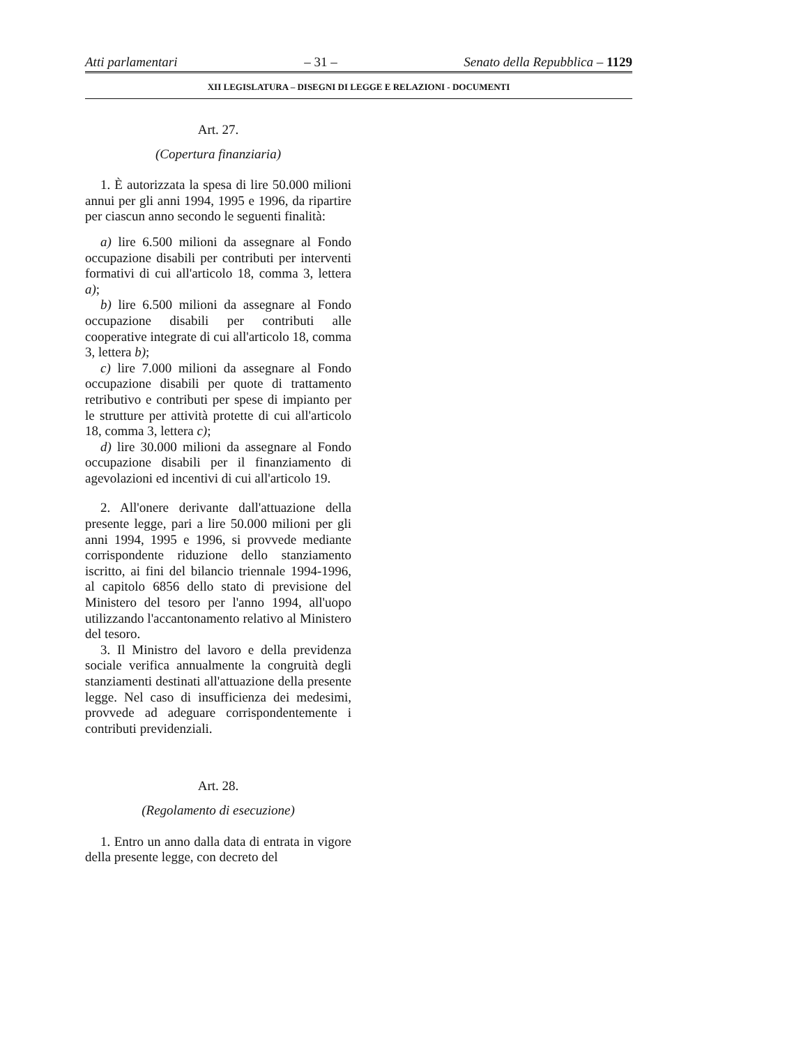Atti parlamentari – 31 – Senato della Repubblica – 1129
XII LEGISLATURA – DISEGNI DI LEGGE E RELAZIONI - DOCUMENTI
Art. 27.
(Copertura finanziaria)
1. È autorizzata la spesa di lire 50.000 milioni annui per gli anni 1994, 1995 e 1996, da ripartire per ciascun anno secondo le seguenti finalità:
a) lire 6.500 milioni da assegnare al Fondo occupazione disabili per contributi per interventi formativi di cui all'articolo 18, comma 3, lettera a);
b) lire 6.500 milioni da assegnare al Fondo occupazione disabili per contributi alle cooperative integrate di cui all'articolo 18, comma 3, lettera b);
c) lire 7.000 milioni da assegnare al Fondo occupazione disabili per quote di trattamento retributivo e contributi per spese di impianto per le strutture per attività protette di cui all'articolo 18, comma 3, lettera c);
d) lire 30.000 milioni da assegnare al Fondo occupazione disabili per il finanziamento di agevolazioni ed incentivi di cui all'articolo 19.
2. All'onere derivante dall'attuazione della presente legge, pari a lire 50.000 milioni per gli anni 1994, 1995 e 1996, si provvede mediante corrispondente riduzione dello stanziamento iscritto, ai fini del bilancio triennale 1994-1996, al capitolo 6856 dello stato di previsione del Ministero del tesoro per l'anno 1994, all'uopo utilizzando l'accantonamento relativo al Ministero del tesoro.
3. Il Ministro del lavoro e della previdenza sociale verifica annualmente la congruità degli stanziamenti destinati all'attuazione della presente legge. Nel caso di insufficienza dei medesimi, provvede ad adeguare corrispondentemente i contributi previdenziali.
Art. 28.
(Regolamento di esecuzione)
1. Entro un anno dalla data di entrata in vigore della presente legge, con decreto del